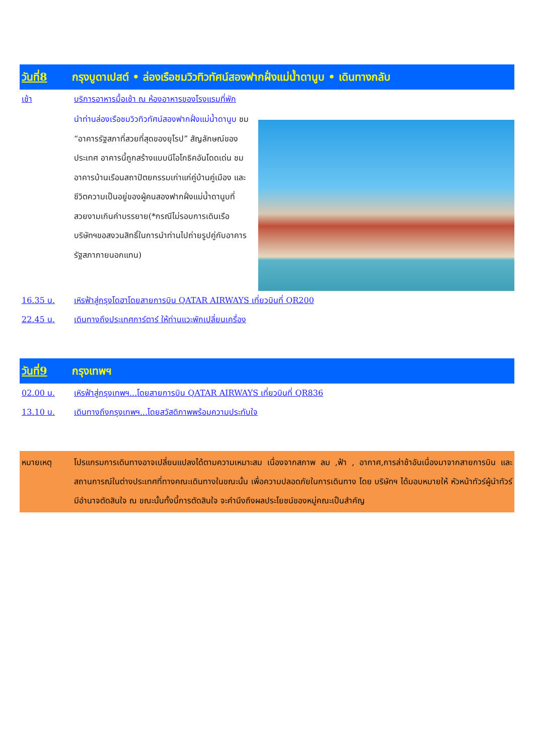วันที่8 กรุงบูดาเปสต์ • ล่องเรือชมวิวทิวทัศน์สองฟากฝั่งแม่น้ำดานูบ • เดินทางกลับ
เช้า บริการอาหารมื้อเช้า ณ ห้องอาหารของโรงแรมที่พัก
นำท่านล่องเรือชมวิวทิวทัศน์สองฟากฝั่งแม่น้ำดานูบ ชม “อาคารรัฐสภาที่สวยที่สุดของยุโรป” สัญลักษณ์ของประเทศ อาคารนี้ถูกสร้างแบบนีโอโกธิคอันโดดเด่น ชมอาคารบ้านเรือนสถาปัตยกรรมเก่าแก่คู่บ้านคู่เมือง และชีวิตความเป็นอยู่ของผู้คนสองฟากฝั่งแม่น้ำดานูบที่สวยงามเกินคำบรรยาย(*กรณีไม่รอบการเดินเรือ บริษัทฯขอสงวนสิทธิ์ในการนำท่านไปถ่ายรูปคู่กับอาคารรัฐสภาภายนอกแทน)
16.35 น. เหิรฟ้าสู่กรุงโดฮาโดยสายการบิน QATAR AIRWAYS เที่ยวบินที่ QR200
22.45 น. เดินทางถึงประเทศการ์ตาร์ ให้ท่านแวะพักเปลี่ยนเครื่อง
วันที่9 กรุงเทพฯ
02.00 น. เหิรฟ้าสู่กรุงเทพฯ...โดยสายการบิน QATAR AIRWAYS เที่ยวบินที่ QR836
13.10 น. เดินทางถึงกรุงเทพฯ...โดยสวัสดิภาพพร้อมความประทับใจ
หมายเหตุ โปรแกรมการเดินทางอาจเปลี่ยนแปลงได้ตามความเหมาะสม เนื่องจากสภาพ ลม ,ฟ้า , อากาศ,การล่าช้าอันเนื่องมาจากสายการบิน และสถานการณ์ในต่างประเทศที่ทางคณะเดินทางในขณะนั้น เพื่อความปลอดภัยในการเดินทาง โดย บริษัทฯ ได้มอบหมายให้ หัวหน้าทัวร์ผู้นำทัวร์ มีอำนาจตัดสินใจ ณ ขณะนั้นทั้งนี้การตัดสินใจ จะคำนึงถึงผลประโยชน์ของหมู่คณะเป็นสำคัญ